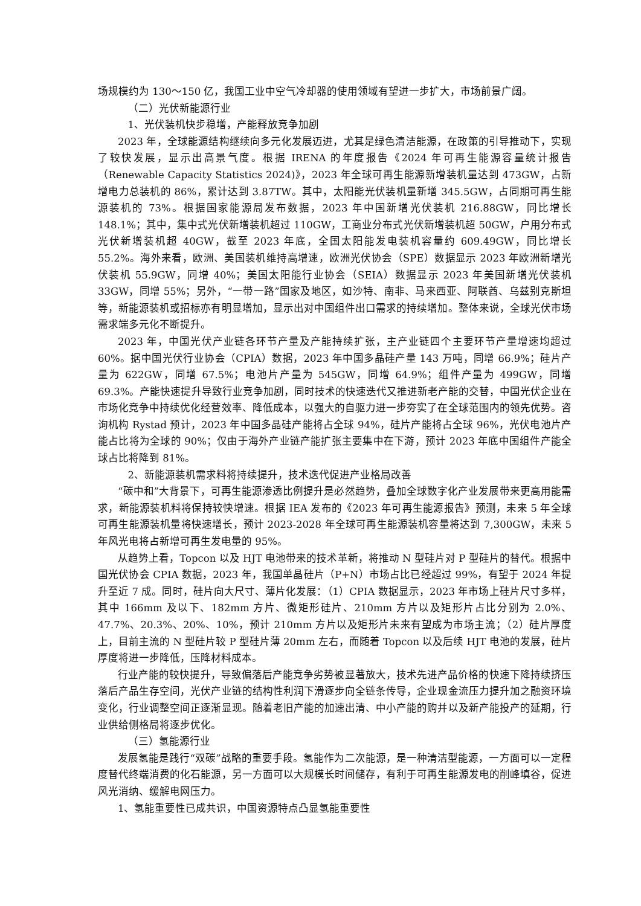场规模约为 130～150 亿，我国工业中空气冷却器的使用领域有望进一步扩大，市场前景广阔。
（二）光伏新能源行业
1、光伏装机快步稳增，产能释放竞争加剧
2023 年，全球能源结构继续向多元化发展迈进，尤其是绿色清洁能源，在政策的引导推动下，实现了较快发展，显示出高景气度。根据 IRENA 的年度报告《2024 年可再生能源容量统计报告（Renewable Capacity Statistics 2024)》，2023 年全球可再生能源新增装机量达到 473GW，占新增电力总装机的 86%，累计达到 3.87TW。其中，太阳能光伏装机量新增 345.5GW，占同期可再生能源装机的 73%。根据国家能源局发布数据，2023 年中国新增光伏装机 216.88GW，同比增长 148.1%；其中，集中式光伏新增装机超过 110GW，工商业分布式光伏新增装机超 50GW，户用分布式光伏新增装机超 40GW，截至 2023 年底，全国太阳能发电装机容量约 609.49GW，同比增长 55.2%。海外来看，欧洲、美国装机维持高增速，欧洲光伏协会（SPE）数据显示 2023 年欧洲新增光伏装机 55.9GW，同增 40%；美国太阳能行业协会（SEIA）数据显示 2023 年美国新增光伏装机 33GW，同增 55%；另外，“一带一路”国家及地区，如沙特、南非、马来西亚、阿联酋、乌兹别克斯坦等，新能源装机或招标亦有明显增加，显示出对中国组件出口需求的持续增加。整体来说，全球光伏市场需求端多元化不断提升。
2023 年，中国光伏产业链各环节产量及产能持续扩张，主产业链四个主要环节产量增速均超过 60%。据中国光伏行业协会（CPIA）数据，2023 年中国多晶硅产量 143 万吨，同增 66.9%；硅片产量为 622GW，同增 67.5%；电池片产量为 545GW，同增 64.9%；组件产量为 499GW，同增 69.3%。产能快速提升导致行业竞争加剧，同时技术的快速迭代又推进新老产能的交替，中国光伏企业在市场化竞争中持续优化经营效率、降低成本，以强大的自驱力进一步夯实了在全球范围内的领先优势。咨询机构 Rystad 预计，2023 年中国多晶硅产能将占全球 94%，硅片产能将占全球 96%，光伏电池片产能占比将为全球的 90%；仅由于海外产业链产能扩张主要集中在下游，预计 2023 年底中国组件产能全球占比将降到 81%。
2、新能源装机需求料将持续提升，技术迭代促进产业格局改善
“碳中和”大背景下，可再生能源渗透比例提升是必然趋势，叠加全球数字化产业发展带来更高用能需求，新能源装机料将保持较快增速。根据 IEA 发布的《2023 年可再生能源报告》预测，未来 5 年全球可再生能源装机量将快速增长，预计 2023-2028 年全球可再生能源装机容量将达到 7,300GW，未来 5 年风光电将占新增可再生发电量的 95%。
从趋势上看，Topcon 以及 HJT 电池带来的技术革新，将推动 N 型硅片对 P 型硅片的替代。根据中国光伏协会 CPIA 数据，2023 年，我国单晶硅片（P+N）市场占比已经超过 99%，有望于 2024 年提升至近 7 成。同时，硅片向大尺寸、薄片化发展：（1）CPIA 数据显示，2023 年市场上硅片尺寸多样，其中 166mm 及以下、182mm 方片、微矩形硅片、210mm 方片以及矩形片占比分别为 2.0%、47.7%、20.3%、20%、10%，预计 210mm 方片以及矩形片未来有望成为市场主流；（2）硅片厚度上，目前主流的 N 型硅片较 P 型硅片薄 20mm 左右，而随着 Topcon 以及后续 HJT 电池的发展，硅片厚度将进一步降低，压降材料成本。
行业产能的较快提升，导致偏落后产能竞争劣势被显著放大，技术先进产品价格的快速下降持续挤压落后产品生存空间，光伏产业链的结构性利润下滑逐步向全链条传导，企业现金流压力提升加之融资环境变化，行业调整空间正逐渐显现。随着老旧产能的加速出清、中小产能的购并以及新产能投产的延期，行业供给侧格局将逐步优化。
（三）氢能源行业
发展氢能是践行“双碳”战略的重要手段。氢能作为二次能源，是一种清洁型能源，一方面可以一定程度替代终端消费的化石能源，另一方面可以大规模长时间储存，有利于可再生能源发电的削峰填谷，促进风光消纳、缓解电网压力。
1、氢能重要性已成共识，中国资源特点凸显氢能重要性